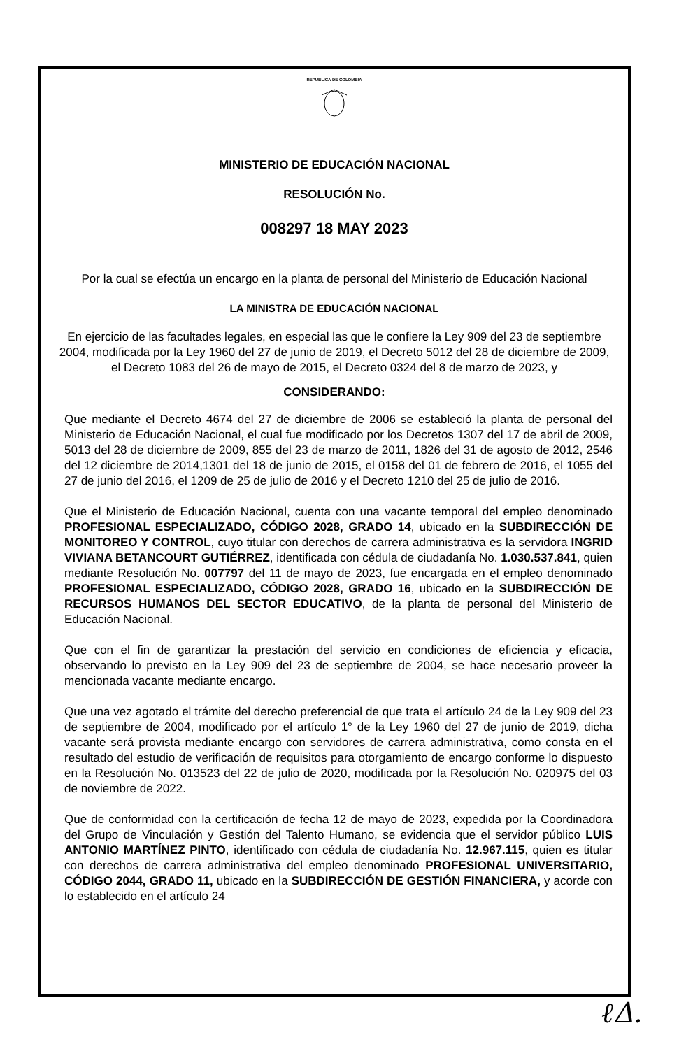REPÚBLICA DE COLOMBIA
MINISTERIO DE EDUCACIÓN NACIONAL
RESOLUCIÓN No.
008297 18 MAY 2023
Por la cual se efectúa un encargo en la planta de personal del Ministerio de Educación Nacional
LA MINISTRA DE EDUCACIÓN NACIONAL
En ejercicio de las facultades legales, en especial las que le confiere la Ley 909 del 23 de septiembre 2004, modificada por la Ley 1960 del 27 de junio de 2019, el Decreto 5012 del 28 de diciembre de 2009, el Decreto 1083 del 26 de mayo de 2015, el Decreto 0324 del 8 de marzo de 2023, y
CONSIDERANDO:
Que mediante el Decreto 4674 del 27 de diciembre de 2006 se estableció la planta de personal del Ministerio de Educación Nacional, el cual fue modificado por los Decretos 1307 del 17 de abril de 2009, 5013 del 28 de diciembre de 2009, 855 del 23 de marzo de 2011, 1826 del 31 de agosto de 2012, 2546 del 12 diciembre de 2014,1301 del 18 de junio de 2015, el 0158 del 01 de febrero de 2016, el 1055 del 27 de junio del 2016, el 1209 de 25 de julio de 2016 y el Decreto 1210 del 25 de julio de 2016.
Que el Ministerio de Educación Nacional, cuenta con una vacante temporal del empleo denominado PROFESIONAL ESPECIALIZADO, CÓDIGO 2028, GRADO 14, ubicado en la SUBDIRECCIÓN DE MONITOREO Y CONTROL, cuyo titular con derechos de carrera administrativa es la servidora INGRID VIVIANA BETANCOURT GUTIÉRREZ, identificada con cédula de ciudadanía No. 1.030.537.841, quien mediante Resolución No. 007797 del 11 de mayo de 2023, fue encargada en el empleo denominado PROFESIONAL ESPECIALIZADO, CÓDIGO 2028, GRADO 16, ubicado en la SUBDIRECCIÓN DE RECURSOS HUMANOS DEL SECTOR EDUCATIVO, de la planta de personal del Ministerio de Educación Nacional.
Que con el fin de garantizar la prestación del servicio en condiciones de eficiencia y eficacia, observando lo previsto en la Ley 909 del 23 de septiembre de 2004, se hace necesario proveer la mencionada vacante mediante encargo.
Que una vez agotado el trámite del derecho preferencial de que trata el artículo 24 de la Ley 909 del 23 de septiembre de 2004, modificado por el artículo 1° de la Ley 1960 del 27 de junio de 2019, dicha vacante será provista mediante encargo con servidores de carrera administrativa, como consta en el resultado del estudio de verificación de requisitos para otorgamiento de encargo conforme lo dispuesto en la Resolución No. 013523 del 22 de julio de 2020, modificada por la Resolución No. 020975 del 03 de noviembre de 2022.
Que de conformidad con la certificación de fecha 12 de mayo de 2023, expedida por la Coordinadora del Grupo de Vinculación y Gestión del Talento Humano, se evidencia que el servidor público LUIS ANTONIO MARTÍNEZ PINTO, identificado con cédula de ciudadanía No. 12.967.115, quien es titular con derechos de carrera administrativa del empleo denominado PROFESIONAL UNIVERSITARIO, CÓDIGO 2044, GRADO 11, ubicado en la SUBDIRECCIÓN DE GESTIÓN FINANCIERA, y acorde con lo establecido en el artículo 24
ℓΔ.